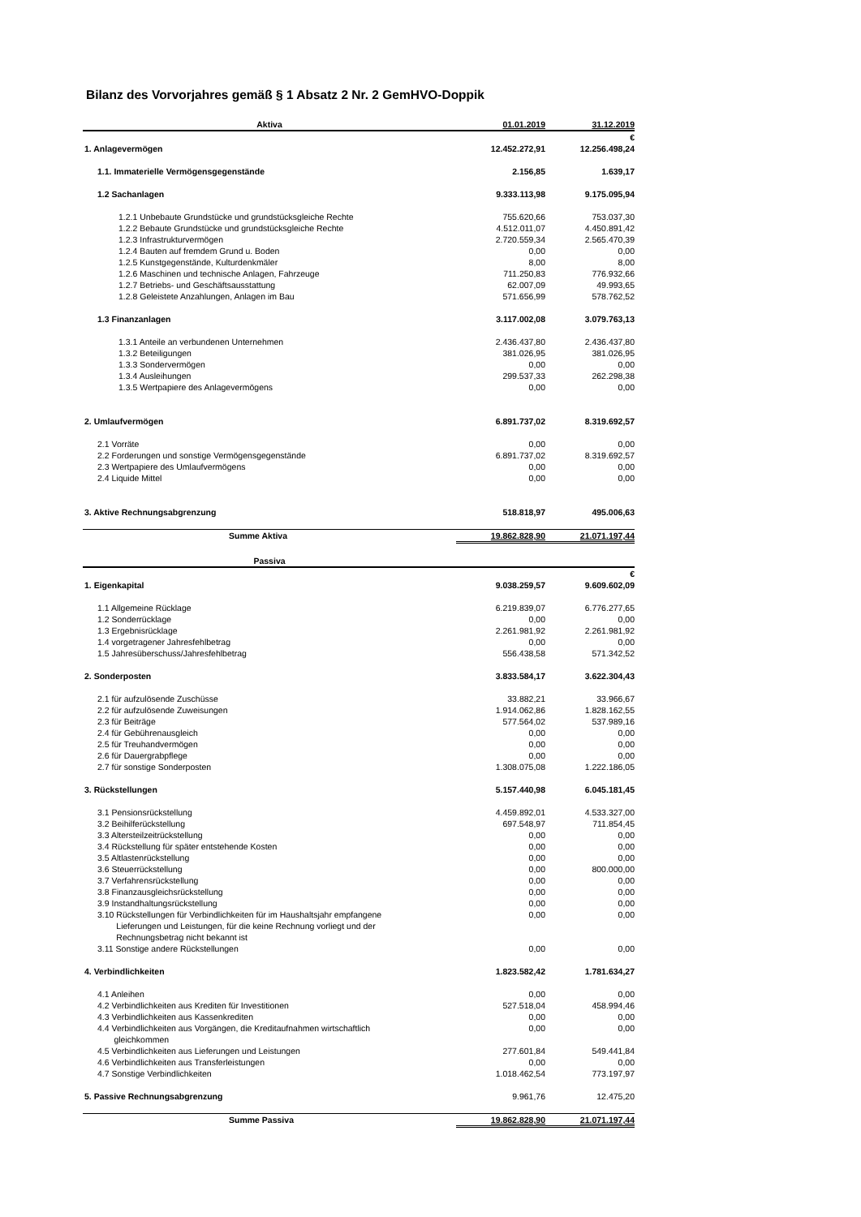Bilanz des Vorvorjahres gemäß § 1 Absatz 2 Nr. 2 GemHVO-Doppik
| Aktiva | 01.01.2019 | 31.12.2019 |
| --- | --- | --- |
| | | € |
| 1. Anlagevermögen | 12.452.272,91 | 12.256.498,24 |
| 1.1. Immaterielle Vermögensgegenstände | 2.156,85 | 1.639,17 |
| 1.2 Sachanlagen | 9.333.113,98 | 9.175.095,94 |
| 1.2.1 Unbebaute Grundstücke und grundstücksgleiche Rechte | 755.620,66 | 753.037,30 |
| 1.2.2 Bebaute Grundstücke und grundstücksgleiche Rechte | 4.512.011,07 | 4.450.891,42 |
| 1.2.3 Infrastrukturvermögen | 2.720.559,34 | 2.565.470,39 |
| 1.2.4 Bauten auf fremdem Grund u. Boden | 0,00 | 0,00 |
| 1.2.5 Kunstgegenstände, Kulturdenkmäler | 8,00 | 8,00 |
| 1.2.6 Maschinen und technische Anlagen, Fahrzeuge | 711.250,83 | 776.932,66 |
| 1.2.7 Betriebs- und Geschäftsausstattung | 62.007,09 | 49.993,65 |
| 1.2.8 Geleistete Anzahlungen, Anlagen im Bau | 571.656,99 | 578.762,52 |
| 1.3 Finanzanlagen | 3.117.002,08 | 3.079.763,13 |
| 1.3.1 Anteile an verbundenen Unternehmen | 2.436.437,80 | 2.436.437,80 |
| 1.3.2 Beteiligungen | 381.026,95 | 381.026,95 |
| 1.3.3 Sondervermögen | 0,00 | 0,00 |
| 1.3.4 Ausleihungen | 299.537,33 | 262.298,38 |
| 1.3.5 Wertpapiere des Anlagevermögens | 0,00 | 0,00 |
| 2. Umlaufvermögen | 6.891.737,02 | 8.319.692,57 |
| 2.1 Vorräte | 0,00 | 0,00 |
| 2.2 Forderungen und sonstige Vermögensgegenstände | 6.891.737,02 | 8.319.692,57 |
| 2.3 Wertpapiere des Umlaufvermögens | 0,00 | 0,00 |
| 2.4 Liquide Mittel | 0,00 | 0,00 |
| 3. Aktive Rechnungsabgrenzung | 518.818,97 | 495.006,63 |
| Summe Aktiva | 19.862.828,90 | 21.071.197,44 |
| Passiva | | |
| | | € |
| 1. Eigenkapital | 9.038.259,57 | 9.609.602,09 |
| 1.1 Allgemeine Rücklage | 6.219.839,07 | 6.776.277,65 |
| 1.2 Sonderrücklage | 0,00 | 0,00 |
| 1.3 Ergebnisrücklage | 2.261.981,92 | 2.261.981,92 |
| 1.4 vorgetragener Jahresfehlbetrag | 0,00 | 0,00 |
| 1.5 Jahresüberschuss/Jahresfehlbetrag | 556.438,58 | 571.342,52 |
| 2. Sonderposten | 3.833.584,17 | 3.622.304,43 |
| 2.1 für aufzulösende Zuschüsse | 33.882,21 | 33.966,67 |
| 2.2 für aufzulösende Zuweisungen | 1.914.062,86 | 1.828.162,55 |
| 2.3 für Beiträge | 577.564,02 | 537.989,16 |
| 2.4 für Gebührenausgleich | 0,00 | 0,00 |
| 2.5 für Treuhandvermögen | 0,00 | 0,00 |
| 2.6 für Dauergrabpflege | 0,00 | 0,00 |
| 2.7 für sonstige Sonderposten | 1.308.075,08 | 1.222.186,05 |
| 3. Rückstellungen | 5.157.440,98 | 6.045.181,45 |
| 3.1 Pensionsrückstellung | 4.459.892,01 | 4.533.327,00 |
| 3.2 Beihilferückstellung | 697.548,97 | 711.854,45 |
| 3.3 Altersteilzeitrückstellung | 0,00 | 0,00 |
| 3.4 Rückstellung für später entstehende Kosten | 0,00 | 0,00 |
| 3.5 Altlastenrückstellung | 0,00 | 0,00 |
| 3.6 Steuerrückstellung | 0,00 | 800.000,00 |
| 3.7 Verfahrensrückstellung | 0,00 | 0,00 |
| 3.8 Finanzausgleichsrückstellung | 0,00 | 0,00 |
| 3.9 Instandhaltungsrückstellung | 0,00 | 0,00 |
| 3.10 Rückstellungen für Verbindlichkeiten für im Haushaltsjahr empfangene Lieferungen und Leistungen, für die keine Rechnung vorliegt und der Rechnungsbetrag nicht bekannt ist | 0,00 | 0,00 |
| 3.11 Sonstige andere Rückstellungen | 0,00 | 0,00 |
| 4. Verbindlichkeiten | 1.823.582,42 | 1.781.634,27 |
| 4.1 Anleihen | 0,00 | 0,00 |
| 4.2 Verbindlichkeiten aus Krediten für Investitionen | 527.518,04 | 458.994,46 |
| 4.3 Verbindlichkeiten aus Kassenkrediten | 0,00 | 0,00 |
| 4.4 Verbindlichkeiten aus Vorgängen, die Kreditaufnahmen wirtschaftlich gleichkommen | 0,00 | 0,00 |
| 4.5 Verbindlichkeiten aus Lieferungen und Leistungen | 277.601,84 | 549.441,84 |
| 4.6 Verbindlichkeiten aus Transferleistungen | 0,00 | 0,00 |
| 4.7 Sonstige Verbindlichkeiten | 1.018.462,54 | 773.197,97 |
| 5. Passive Rechnungsabgrenzung | 9.961,76 | 12.475,20 |
| Summe Passiva | 19.862.828,90 | 21.071.197,44 |